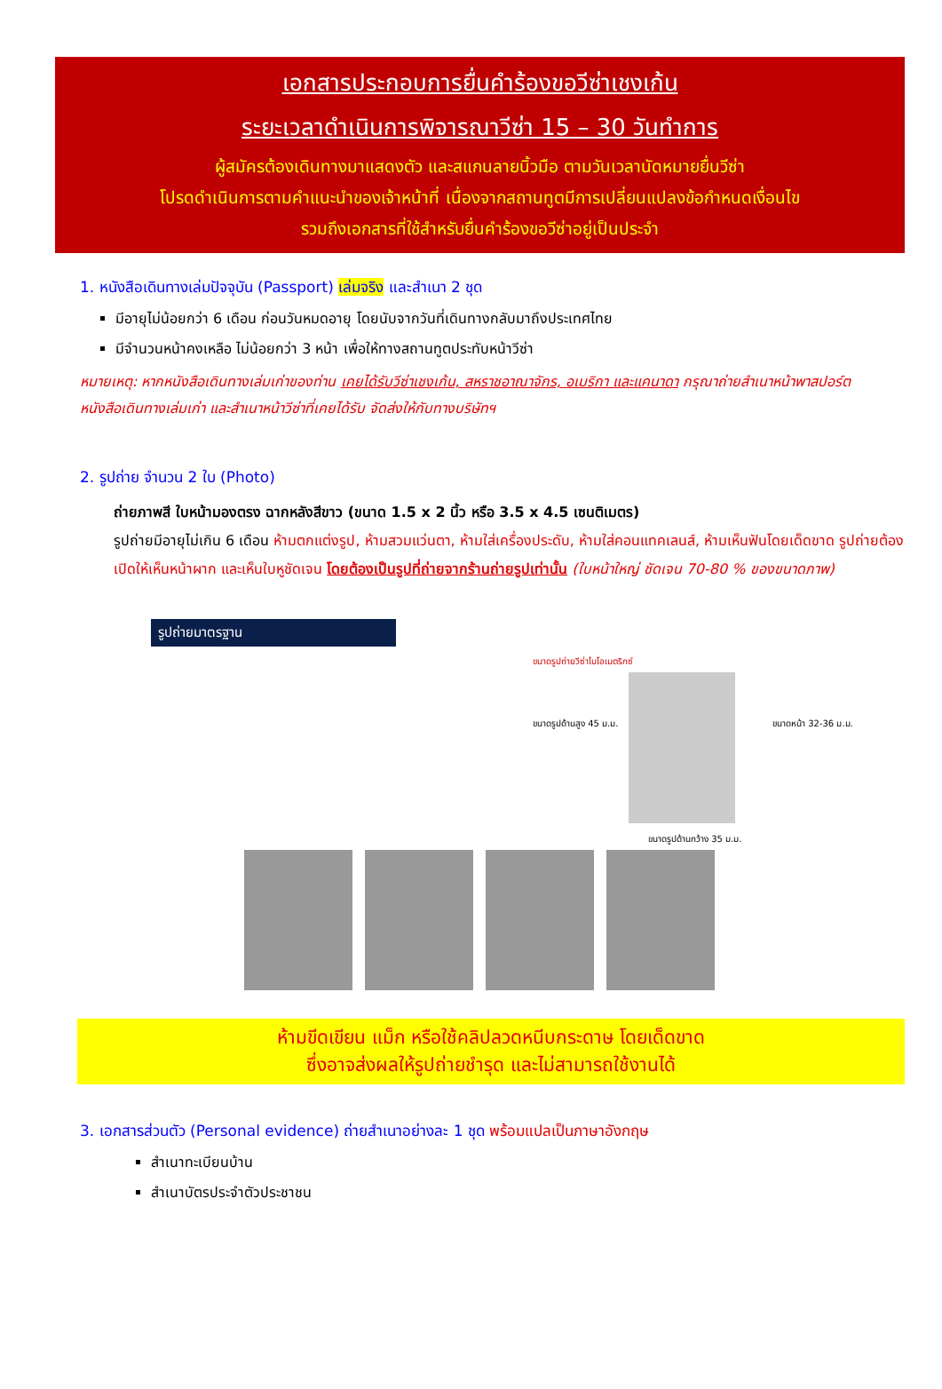เอกสารประกอบการยื่นคำร้องขอวีซ่าเชงเก้น
ระยะเวลาดำเนินการพิจารณาวีซ่า 15 – 30 วันทำการ
ผู้สมัครต้องเดินทางมาแสดงตัว และสแกนลายนิ้วมือ ตามวันเวลานัดหมายยื่นวีซ่า
โปรดดำเนินการตามคำแนะนำของเจ้าหน้าที่ เนื่องจากสถานทูตมีการเปลี่ยนแปลงข้อกำหนดเงื่อนไข
รวมถึงเอกสารที่ใช้สำหรับยื่นคำร้องขอวีซ่าอยู่เป็นประจำ
1. หนังสือเดินทางเล่มปัจจุบัน (Passport) เล่มจริง และสำเนา 2 ชุด
มีอายุไม่น้อยกว่า 6 เดือน ก่อนวันหมดอายุ โดยนับจากวันที่เดินทางกลับมาถึงประเทศไทย
มีจำนวนหน้าคงเหลือ ไม่น้อยกว่า 3 หน้า เพื่อให้ทางสถานทูตประทับหน้าวีซ่า
หมายเหตุ: หากหนังสือเดินทางเล่มเก่าของท่าน เคยได้รับวีซ่าเชงเก้น, สหราชอาณาจักร, อเมริกา และแคนาดา กรุณาถ่ายสำเนาหน้าพาสปอร์ตหนังสือเดินทางเล่มเก่า และสำเนาหน้าวีซ่าที่เคยได้รับ จัดส่งให้กับทางบริษัทฯ
2. รูปถ่าย จำนวน 2 ใบ (Photo)
ถ่ายภาพสี ใบหน้ามองตรง ฉากหลังสีขาว (ขนาด 1.5 x 2 นิ้ว หรือ 3.5 x 4.5 เซนติเมตร)
รูปถ่ายมีอายุไม่เกิน 6 เดือน ห้ามตกแต่งรูป, ห้ามสวมแว่นตา, ห้ามใส่เครื่องประดับ, ห้ามใส่คอนแทคเลนส์, ห้ามเห็นฟันโดยเด็ดขาด รูปถ่ายต้องเปิดให้เห็นหน้าผาก และเห็นใบหูชัดเจน โดยต้องเป็นรูปที่ถ่ายจากร้านถ่ายรูปเท่านั้น (ใบหน้าใหญ่ ชัดเจน 70-80 % ของขนาดภาพ)
รูปถ่ายมาตรฐาน
ขนาดรูปถ่ายวีซ่าไบโอเมตริกซ์
ขนาดรูปด้านสูง 45 ม.ม. ขนาดหน้า 32-36 ม.ม.
ขนาดรูปด้านกว้าง 35 ม.ม.
ห้ามขีดเขียน แม็ก หรือใช้คลิปลวดหนีบกระดาษ โดยเด็ดขาด
ซึ่งอาจส่งผลให้รูปถ่ายชำรุด และไม่สามารถใช้งานได้
3. เอกสารส่วนตัว (Personal evidence) ถ่ายสำเนาอย่างละ 1 ชุด พร้อมแปลเป็นภาษาอังกฤษ
สำเนาทะเบียนบ้าน
สำเนาบัตรประจำตัวประชาชน